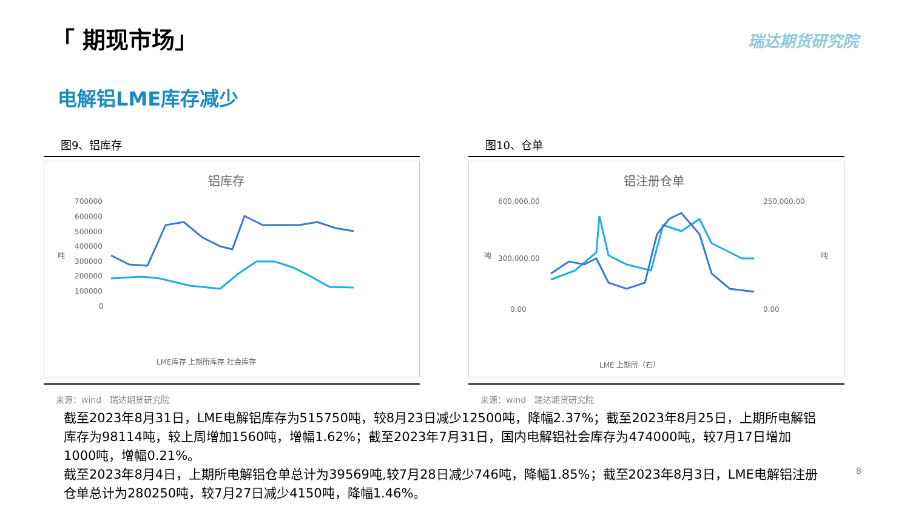「 期现市场」
瑞达期货研究院
电解铝LME库存减少
图9、铝库存
铝库存
700000
600000
500000
400000
300000
200000
100000
0
吨
LME库存 上期所库存 社会库存
来源：wind　瑞达期货研究院
图10、仓单
铝注册仓单
600,000.00
300,000.00
0.00
250,000.00
0.00
吨
吨
LME 上期所（右）
来源：wind　瑞达期货研究院
截至2023年8月31日，LME电解铝库存为515750吨，较8月23日减少12500吨，降幅2.37%；截至2023年8月25日，上期所电解铝库存为98114吨，较上周增加1560吨，增幅1.62%；截至2023年7月31日，国内电解铝社会库存为474000吨，较7月17日增加1000吨，增幅0.21%。
截至2023年8月4日，上期所电解铝仓单总计为39569吨,较7月28日减少746吨，降幅1.85%；截至2023年8月3日，LME电解铝注册仓单总计为280250吨，较7月27日减少4150吨，降幅1.46%。
8